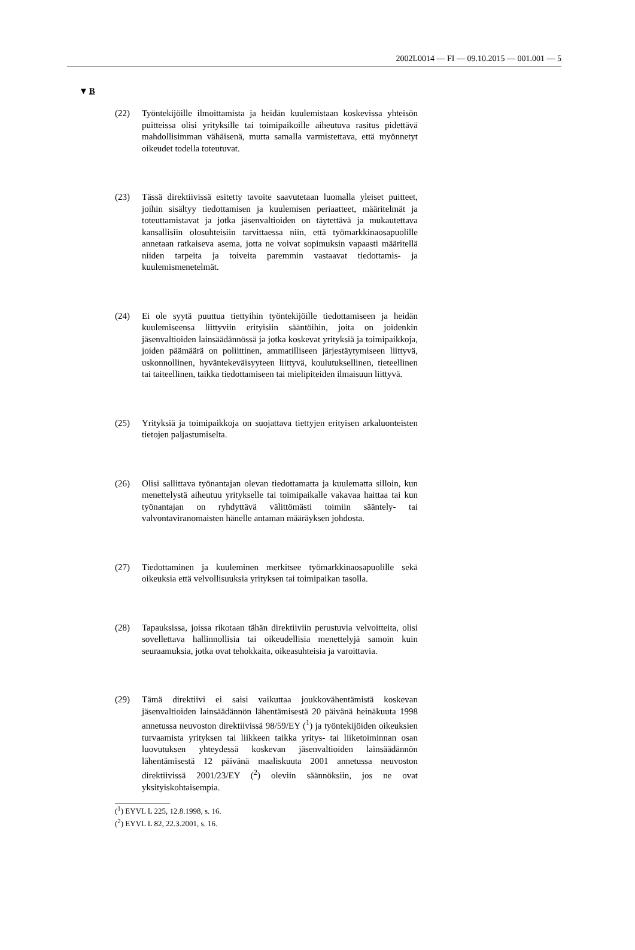2002L0014 — FI — 09.10.2015 — 001.001 — 5
▼B
(22) Työntekijöille ilmoittamista ja heidän kuulemistaan koskevissa yhteisön puitteissa olisi yrityksille tai toimipaikoille aiheutuva rasitus pidettävä mahdollisimman vähäisenä, mutta samalla varmistettava, että myönnetyt oikeudet todella toteutuvat.
(23) Tässä direktiivissä esitetty tavoite saavutetaan luomalla yleiset puitteet, joihin sisältyy tiedottamisen ja kuulemisen periaatteet, määritelmät ja toteuttamistavat ja jotka jäsenvaltioiden on täytettävä ja mukautettava kansallisiin olosuhteisiin tarvittaessa niin, että työmarkkinaosapuolille annetaan ratkaiseva asema, jotta ne voivat sopimuksin vapaasti määritellä niiden tarpeita ja toiveita paremmin vastaavat tiedottamis- ja kuulemismenetelmät.
(24) Ei ole syytä puuttua tiettyihin työntekijöille tiedottamiseen ja heidän kuulemiseensa liittyviin erityisiin sääntöihin, joita on joidenkin jäsenvaltioiden lainsäädännössä ja jotka koskevat yrityksiä ja toimipaikkoja, joiden päämäärä on poliittinen, ammatilliseen järjestäytymiseen liittyvä, uskonnollinen, hyväntekeväisyyteen liittyvä, koulutuksellinen, tieteellinen tai taiteellinen, taikka tiedottamiseen tai mielipiteiden ilmaisuun liittyvä.
(25) Yrityksiä ja toimipaikkoja on suojattava tiettyjen erityisen arkaluonteisten tietojen paljastumiselta.
(26) Olisi sallittava työnantajan olevan tiedottamatta ja kuulematta silloin, kun menettelystä aiheutuu yritykselle tai toimipaikalle vakavaa haittaa tai kun työnantajan on ryhdyttävä välittömästi toimiin sääntely- tai valvontaviranomaisten hänelle antaman määräyksen johdosta.
(27) Tiedottaminen ja kuuleminen merkitsee työmarkkinaosapuolille sekä oikeuksia että velvollisuuksia yrityksen tai toimipaikan tasolla.
(28) Tapauksissa, joissa rikotaan tähän direktiiviin perustuvia velvoitteita, olisi sovellettava hallinnollisia tai oikeudellisia menettelyjä samoin kuin seuraamuksia, jotka ovat tehokkaita, oikeasuhteisia ja varoittavia.
(29) Tämä direktiivi ei saisi vaikuttaa joukkovähentämistä koskevan jäsenvaltioiden lainsäädännön lähentämisestä 20 päivänä heinäkuuta 1998 annetussa neuvoston direktiivissä 98/59/EY (<sup>1</sup>) ja työntekijöiden oikeuksien turvaamista yrityksen tai liikkeen taikka yritys- tai liiketoiminnan osan luovutuksen yhteydessä koskevan jäsenvaltioiden lainsäädännön lähentämisestä 12 päivänä maaliskuuta 2001 annetussa neuvoston direktiivissä 2001/23/EY (<sup>2</sup>) oleviin säännöksiin, jos ne ovat yksityiskohtaisempia.
(<sup>1</sup>) EYVL L 225, 12.8.1998, s. 16.
(<sup>2</sup>) EYVL L 82, 22.3.2001, s. 16.